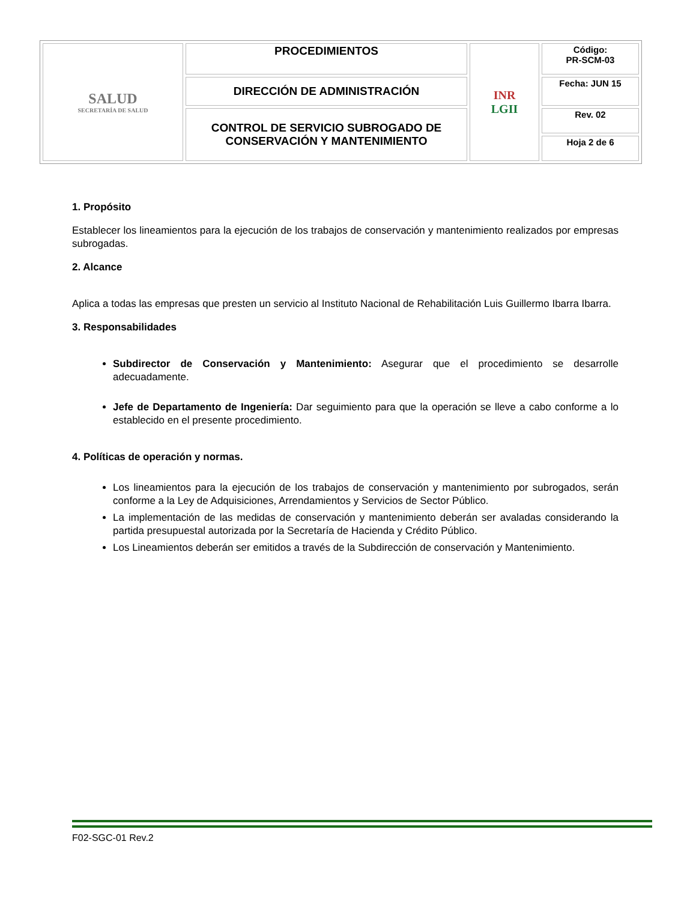| SALUD SECRETARÍA DE SALUD | PROCEDIMIENTOS | INR LGII | Código: PR-SCM-03 |
| | DIRECCIÓN DE ADMINISTRACIÓN | | Fecha: JUN 15 |
| | CONTROL DE SERVICIO SUBROGADO DE CONSERVACIÓN Y MANTENIMIENTO | | Rev. 02 |
| | | | Hoja 2 de 6 |
1. Propósito
Establecer los lineamientos para la ejecución de los trabajos de conservación y mantenimiento realizados por empresas subrogadas.
2. Alcance
Aplica a todas las empresas que presten un servicio al Instituto Nacional de Rehabilitación Luis Guillermo Ibarra Ibarra.
3. Responsabilidades
Subdirector de Conservación y Mantenimiento: Asegurar que el procedimiento se desarrolle adecuadamente.
Jefe de Departamento de Ingeniería: Dar seguimiento para que la operación se lleve a cabo conforme a lo establecido en el presente procedimiento.
4. Políticas de operación y normas.
Los lineamientos para la ejecución de los trabajos de conservación y mantenimiento por subrogados, serán conforme a la Ley de Adquisiciones, Arrendamientos y Servicios de Sector Público.
La implementación de las medidas de conservación y mantenimiento deberán ser avaladas considerando la partida presupuestal autorizada por la Secretaría de Hacienda y Crédito Público.
Los Lineamientos deberán ser emitidos a través de la Subdirección de conservación y Mantenimiento.
F02-SGC-01 Rev.2